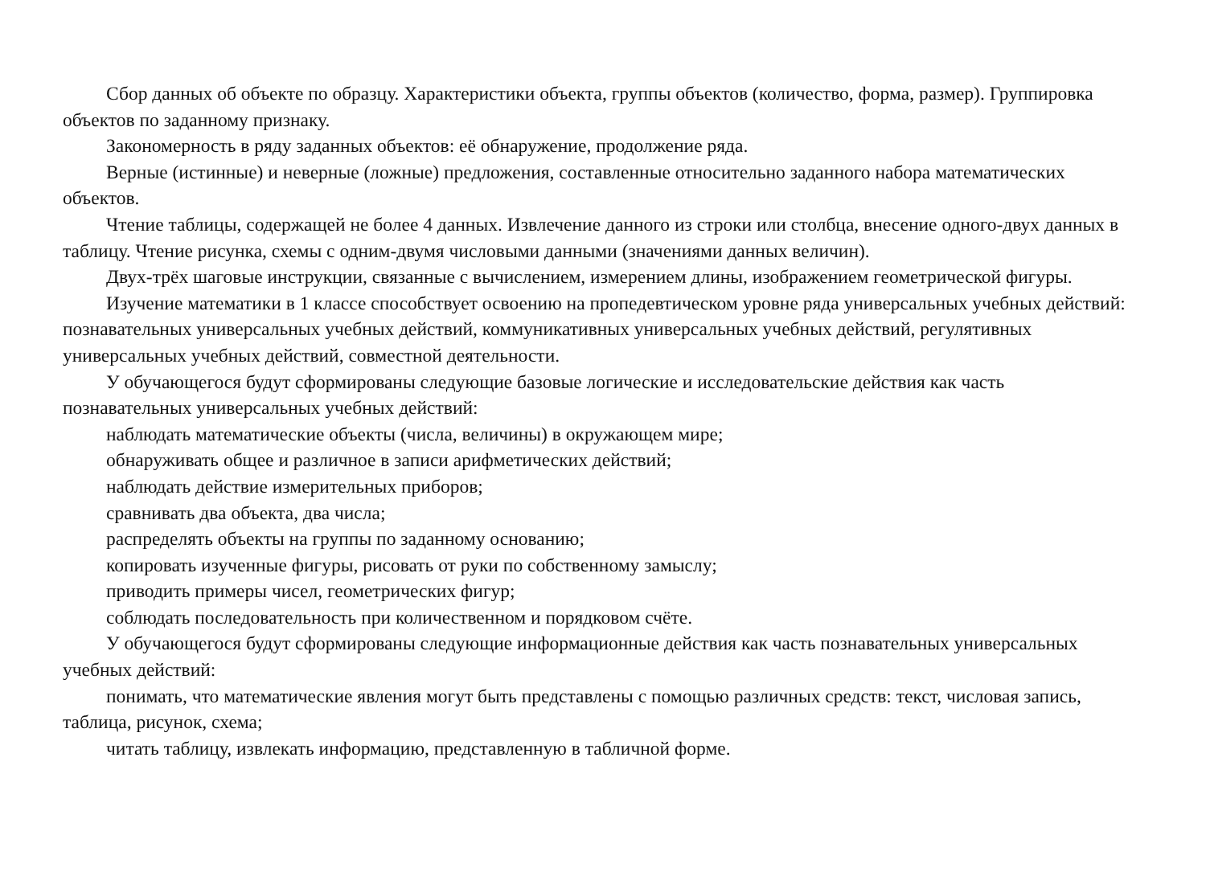Сбор данных об объекте по образцу. Характеристики объекта, группы объектов (количество, форма, размер). Группировка объектов по заданному признаку.
Закономерность в ряду заданных объектов: её обнаружение, продолжение ряда.
Верные (истинные) и неверные (ложные) предложения, составленные относительно заданного набора математических объектов.
Чтение таблицы, содержащей не более 4 данных. Извлечение данного из строки или столбца, внесение одного-двух данных в таблицу. Чтение рисунка, схемы с одним-двумя числовыми данными (значениями данных величин).
Двух-трёх шаговые инструкции, связанные с вычислением, измерением длины, изображением геометрической фигуры.
Изучение математики в 1 классе способствует освоению на пропедевтическом уровне ряда универсальных учебных действий: познавательных универсальных учебных действий, коммуникативных универсальных учебных действий, регулятивных универсальных учебных действий, совместной деятельности.
У обучающегося будут сформированы следующие базовые логические и исследовательские действия как часть познавательных универсальных учебных действий:
наблюдать математические объекты (числа, величины) в окружающем мире;
обнаруживать общее и различное в записи арифметических действий;
наблюдать действие измерительных приборов;
сравнивать два объекта, два числа;
распределять объекты на группы по заданному основанию;
копировать изученные фигуры, рисовать от руки по собственному замыслу;
приводить примеры чисел, геометрических фигур;
соблюдать последовательность при количественном и порядковом счёте.
У обучающегося будут сформированы следующие информационные действия как часть познавательных универсальных учебных действий:
понимать, что математические явления могут быть представлены с помощью различных средств: текст, числовая запись, таблица, рисунок, схема;
читать таблицу, извлекать информацию, представленную в табличной форме.